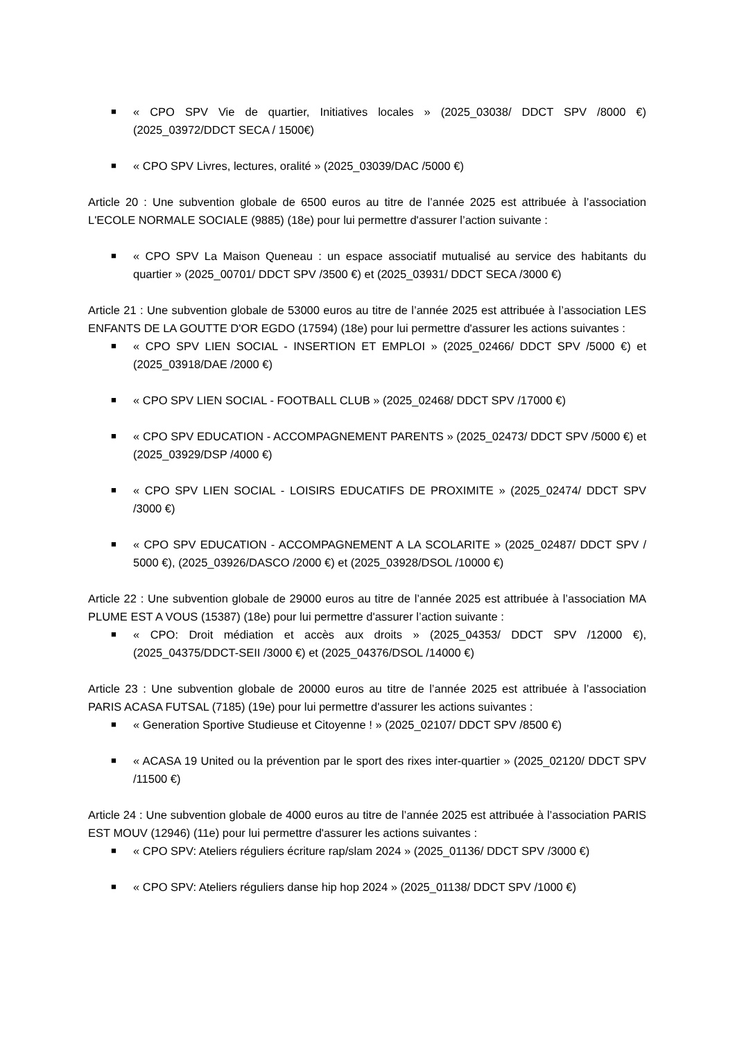■ « CPO SPV Vie de quartier, Initiatives locales » (2025_03038/ DDCT SPV /8000 €) (2025_03972/DDCT SECA / 1500€)
■ « CPO SPV Livres, lectures, oralité » (2025_03039/DAC /5000 €)
Article 20 : Une subvention globale de 6500 euros au titre de l’année 2025 est attribuée à l’association L'ECOLE NORMALE SOCIALE (9885) (18e) pour lui permettre d'assurer l’action suivante :
■ « CPO SPV La Maison Queneau : un espace associatif mutualisé au service des habitants du quartier » (2025_00701/ DDCT SPV /3500 €) et (2025_03931/ DDCT SECA /3000 €)
Article 21 : Une subvention globale de 53000 euros au titre de l’année 2025 est attribuée à l’association LES ENFANTS DE LA GOUTTE D'OR EGDO (17594) (18e) pour lui permettre d'assurer les actions suivantes :
■ « CPO SPV LIEN SOCIAL - INSERTION ET EMPLOI » (2025_02466/ DDCT SPV /5000 €) et (2025_03918/DAE /2000 €)
■ « CPO SPV LIEN SOCIAL - FOOTBALL CLUB » (2025_02468/ DDCT SPV /17000 €)
■ « CPO SPV EDUCATION - ACCOMPAGNEMENT PARENTS » (2025_02473/ DDCT SPV /5000 €) et (2025_03929/DSP /4000 €)
■ « CPO SPV LIEN SOCIAL - LOISIRS EDUCATIFS DE PROXIMITE » (2025_02474/ DDCT SPV /3000 €)
■ « CPO SPV EDUCATION - ACCOMPAGNEMENT A LA SCOLARITE » (2025_02487/ DDCT SPV / 5000 €), (2025_03926/DASCO /2000 €) et (2025_03928/DSOL /10000 €)
Article 22 : Une subvention globale de 29000 euros au titre de l’année 2025 est attribuée à l’association MA PLUME EST A VOUS (15387) (18e) pour lui permettre d'assurer l’action suivante :
■ « CPO: Droit médiation et accès aux droits » (2025_04353/ DDCT SPV /12000 €), (2025_04375/DDCT-SEII /3000 €) et (2025_04376/DSOL /14000 €)
Article 23 : Une subvention globale de 20000 euros au titre de l’année 2025 est attribuée à l’association PARIS ACASA FUTSAL (7185) (19e) pour lui permettre d'assurer les actions suivantes :
■ « Generation Sportive Studieuse et Citoyenne ! » (2025_02107/ DDCT SPV /8500 €)
■ « ACASA 19 United ou la prévention par le sport des rixes inter-quartier » (2025_02120/ DDCT SPV /11500 €)
Article 24 : Une subvention globale de 4000 euros au titre de l’année 2025 est attribuée à l’association PARIS EST MOUV (12946) (11e) pour lui permettre d'assurer les actions suivantes :
■ « CPO SPV: Ateliers réguliers écriture rap/slam 2024 » (2025_01136/ DDCT SPV /3000 €)
■ « CPO SPV: Ateliers réguliers danse hip hop 2024 » (2025_01138/ DDCT SPV /1000 €)